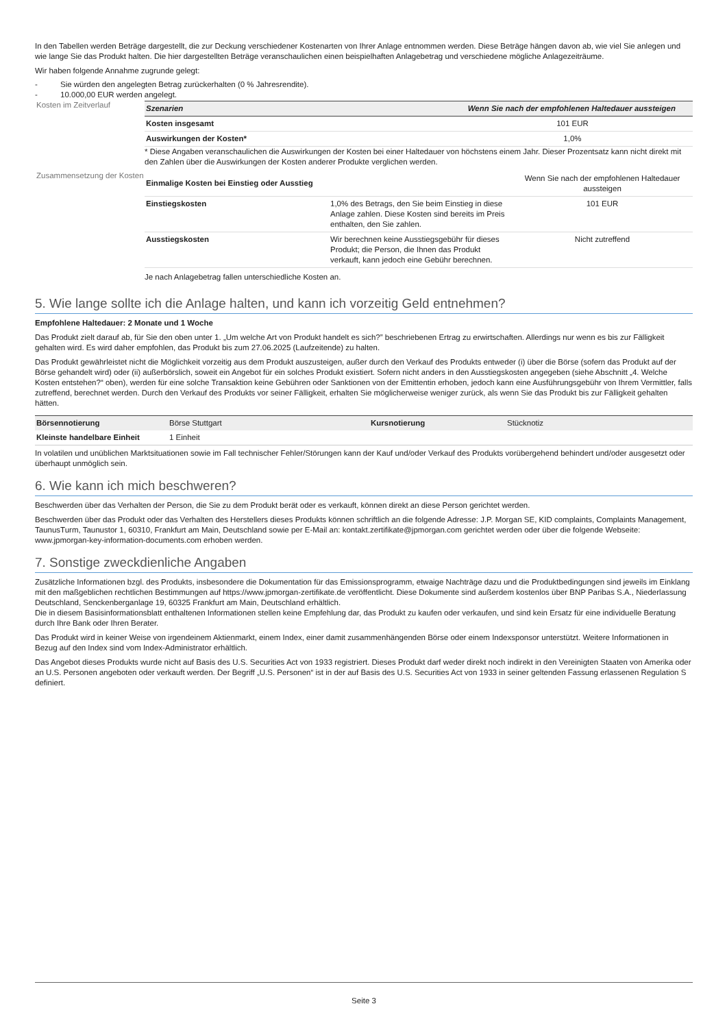In den Tabellen werden Beträge dargestellt, die zur Deckung verschiedener Kostenarten von Ihrer Anlage entnommen werden. Diese Beträge hängen davon ab, wie viel Sie anlegen und wie lange Sie das Produkt halten. Die hier dargestellten Beträge veranschaulichen einen beispielhaften Anlagebetrag und verschiedene mögliche Anlagezeiträume.
Wir haben folgende Annahme zugrunde gelegt:
- Sie würden den angelegten Betrag zurückerhalten (0 % Jahresrendite).
- 10.000,00 EUR werden angelegt.
Kosten im Zeitverlauf
| Szenarien | Wenn Sie nach der empfohlenen Haltedauer aussteigen |
| --- | --- |
| Kosten insgesamt | 101 EUR |
| Auswirkungen der Kosten* | 1,0% |
* Diese Angaben veranschaulichen die Auswirkungen der Kosten bei einer Haltedauer von höchstens einem Jahr. Dieser Prozentsatz kann nicht direkt mit den Zahlen über die Auswirkungen der Kosten anderer Produkte verglichen werden.
Zusammensetzung der Kosten
| Einmalige Kosten bei Einstieg oder Ausstieg | | Wenn Sie nach der empfohlenen Haltedauer aussteigen |
| Einstiegskosten | 1,0% des Betrags, den Sie beim Einstieg in diese Anlage zahlen. Diese Kosten sind bereits im Preis enthalten, den Sie zahlen. | 101 EUR |
| Ausstiegskosten | Wir berechnen keine Ausstiegsgebühr für dieses Produkt; die Person, die Ihnen das Produkt verkauft, kann jedoch eine Gebühr berechnen. | Nicht zutreffend |
Je nach Anlagebetrag fallen unterschiedliche Kosten an.
5. Wie lange sollte ich die Anlage halten, und kann ich vorzeitig Geld entnehmen?
Empfohlene Haltedauer: 2 Monate und 1 Woche
Das Produkt zielt darauf ab, für Sie den oben unter 1. „Um welche Art von Produkt handelt es sich?” beschriebenen Ertrag zu erwirtschaften. Allerdings nur wenn es bis zur Fälligkeit gehalten wird. Es wird daher empfohlen, das Produkt bis zum 27.06.2025 (Laufzeitende) zu halten.
Das Produkt gewährleistet nicht die Möglichkeit vorzeitig aus dem Produkt auszusteigen, außer durch den Verkauf des Produkts entweder (i) über die Börse (sofern das Produkt auf der Börse gehandelt wird) oder (ii) außerbörslich, soweit ein Angebot für ein solches Produkt existiert. Sofern nicht anders in den Ausstiegskosten angegeben (siehe Abschnitt „4. Welche Kosten entstehen?“ oben), werden für eine solche Transaktion keine Gebühren oder Sanktionen von der Emittentin erhoben, jedoch kann eine Ausführungsgebühr von Ihrem Vermittler, falls zutreffend, berechnet werden. Durch den Verkauf des Produkts vor seiner Fälligkeit, erhalten Sie möglicherweise weniger zurück, als wenn Sie das Produkt bis zur Fälligkeit gehalten hätten.
| Börsennotierung | Börse Stuttgart | Kursnotierung | Stücknotiz |
| Kleinste handelbare Einheit | 1 Einheit | | |
In volatilen und unüblichen Marktsituationen sowie im Fall technischer Fehler/Störungen kann der Kauf und/oder Verkauf des Produkts vorübergehend behindert und/oder ausgesetzt oder überhaupt unmöglich sein.
6. Wie kann ich mich beschweren?
Beschwerden über das Verhalten der Person, die Sie zu dem Produkt berät oder es verkauft, können direkt an diese Person gerichtet werden.
Beschwerden über das Produkt oder das Verhalten des Herstellers dieses Produkts können schriftlich an die folgende Adresse: J.P. Morgan SE, KID complaints, Complaints Management, TaunusTurm, Taunustor 1, 60310, Frankfurt am Main, Deutschland sowie per E-Mail an: kontakt.zertifikate@jpmorgan.com gerichtet werden oder über die folgende Webseite: www.jpmorgan-key-information-documents.com erhoben werden.
7. Sonstige zweckdienliche Angaben
Zusätzliche Informationen bzgl. des Produkts, insbesondere die Dokumentation für das Emissionsprogramm, etwaige Nachträge dazu und die Produktbedingungen sind jeweils im Einklang mit den maßgeblichen rechtlichen Bestimmungen auf https://www.jpmorgan-zertifikate.de veröffentlicht. Diese Dokumente sind außerdem kostenlos über BNP Paribas S.A., Niederlassung Deutschland, Senckenberganlage 19, 60325 Frankfurt am Main, Deutschland erhältlich.
Die in diesem Basisinformationsblatt enthaltenen Informationen stellen keine Empfehlung dar, das Produkt zu kaufen oder verkaufen, und sind kein Ersatz für eine individuelle Beratung durch Ihre Bank oder Ihren Berater.
Das Produkt wird in keiner Weise von irgendeinem Aktienmarkt, einem Index, einer damit zusammenhängenden Börse oder einem Indexsponsor unterstützt. Weitere Informationen in Bezug auf den Index sind vom Index-Administrator erhältlich.
Das Angebot dieses Produkts wurde nicht auf Basis des U.S. Securities Act von 1933 registriert. Dieses Produkt darf weder direkt noch indirekt in den Vereinigten Staaten von Amerika oder an U.S. Personen angeboten oder verkauft werden. Der Begriff „U.S. Personen“ ist in der auf Basis des U.S. Securities Act von 1933 in seiner geltenden Fassung erlassenen Regulation S definiert.
Seite 3